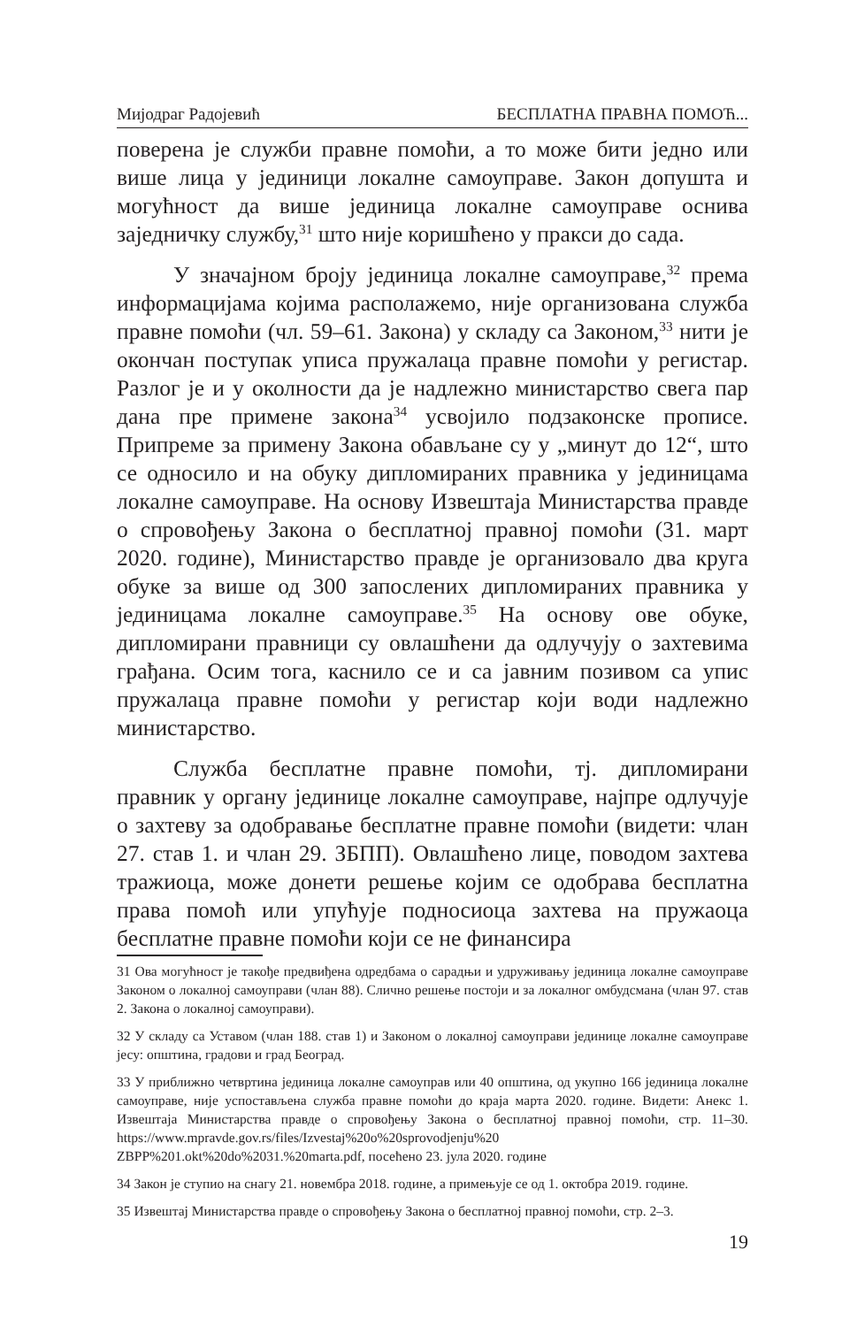Мијодраг Радојевић БЕСПЛАТНА ПРАВНА ПОМОЋ...
поверена је служби правне помоћи, а то може бити једно или више лица у јединици локалне самоуправе. Закон допушта и могућност да више јединица локалне самоуправе оснива заједничку службу,<sup>31</sup> што није коришћено у пракси до сада.
У значајном броју јединица локалне самоуправе,<sup>32</sup> према информацијама којима располажемо, није организована служба правне помоћи (чл. 59–61. Закона) у складу са Законом,<sup>33</sup> нити је окончан поступак уписа пружалаца правне помоћи у регистар. Разлог је и у околности да је надлежно министарство свега пар дана пре примене закона<sup>34</sup> усвојило подзаконске прописе. Припреме за примену Закона обављане су у „минут до 12“, што се односило и на обуку дипломираних правника у јединицама локалне самоуправе. На основу Извештаја Министарства правде о спровођењу Закона о бесплатној правној помоћи (31. март 2020. године), Министарство правде је организовало два круга обуке за више од 300 запослених дипломираних правника у јединицама локалне самоуправе.<sup>35</sup> На основу ове обуке, дипломирани правници су овлашћени да одлучују о захтевима грађана. Осим тога, каснило се и са јавним позивом са упис пружалаца правне помоћи у регистар који води надлежно министарство.
Служба бесплатне правне помоћи, тј. дипломирани правник у органу јединице локалне самоуправе, најпре одлучује о захтеву за одобравање бесплатне правне помоћи (видети: члан 27. став 1. и члан 29. ЗБПП). Овлашћено лице, поводом захтева тражиоца, може донети решење којим се одобрава бесплатна права помоћ или упућује подносиоца захтева на пружаоца бесплатне правне помоћи који се не финансира
31 Ова могућност је такође предвиђена одредбама о сарадњи и удруживању јединица локалне самоуправе Законом о локалној самоуправи (члан 88). Слично решење постоји и за локалног омбудсмана (члан 97. став 2. Закона о локалној самоуправи).
32 У складу са Уставом (члан 188. став 1) и Законом о локалној самоуправи јединице локалне самоуправе јесу: општина, градови и град Београд.
33 У приближно четвртина јединица локалне самоуправ или 40 општина, од укупно 166 јединица локалне самоуправе, није успостављена служба правне помоћи до краја марта 2020. године. Видети: Анекс 1. Извештаја Министарства правде о спровођењу Закона о бесплатној правној помоћи, стр. 11–30. https://www.mpravde.gov.rs/files/Izvestaj%20o%20sprovodjenju%20 ZBPP%201.okt%20do%2031.%20marta.pdf, посећено 23. јула 2020. године
34 Закон је ступио на снагу 21. новембра 2018. године, а примењује се од 1. октобра 2019. године.
35 Извештај Министарства правде о спровођењу Закона о бесплатној правној помоћи, стр. 2–3.
19